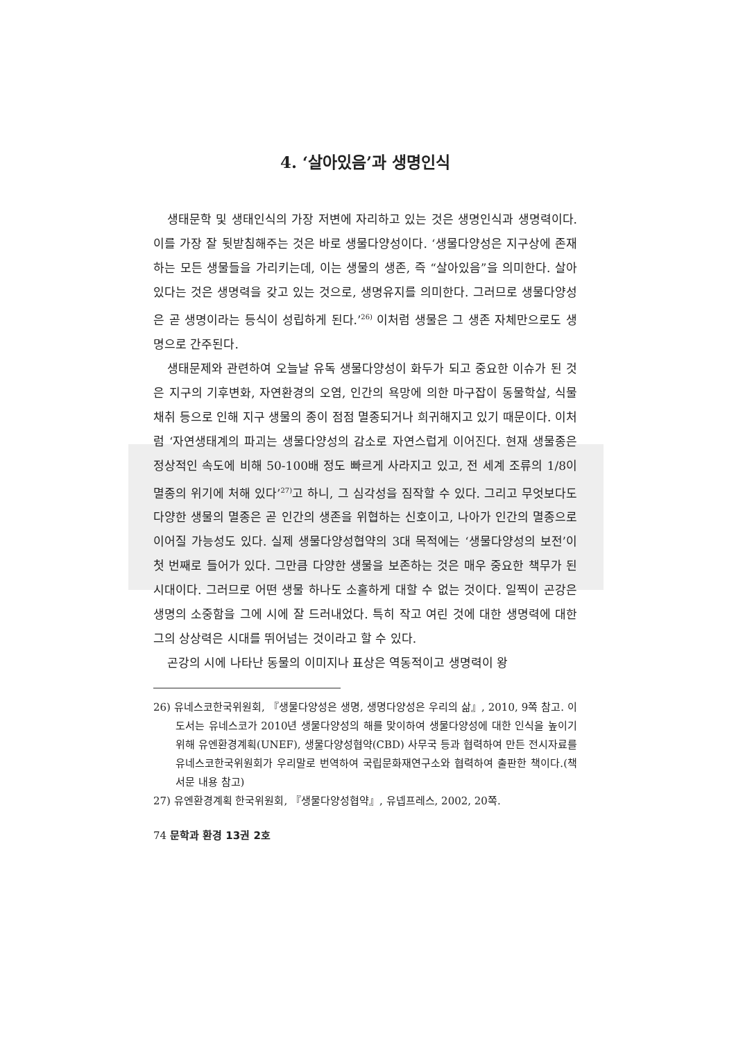4. ‘살아있음’과 생명인식
생태문학 및 생태인식의 가장 저변에 자리하고 있는 것은 생명인식과 생명력이다. 이를 가장 잘 뒷받침해주는 것은 바로 생물다양성이다. ‘생물다양성은 지구상에 존재하는 모든 생물들을 가리키는데, 이는 생물의 생존, 즉 “살아있음”을 의미한다. 살아있다는 것은 생명력을 갖고 있는 것으로, 생명유지를 의미한다. 그러므로 생물다양성은 곧 생명이라는 등식이 성립하게 된다.’<sup>26)</sup> 이처럼 생물은 그 생존 자체만으로도 생명으로 간주된다.
생태문제와 관련하여 오늘날 유독 생물다양성이 화두가 되고 중요한 이슈가 된 것은 지구의 기후변화, 자연환경의 오염, 인간의 욕망에 의한 마구잡이 동물학살, 식물 채취 등으로 인해 지구 생물의 종이 점점 멸종되거나 희귀해지고 있기 때문이다. 이처럼 ‘자연생태계의 파괴는 생물다양성의 감소로 자연스럽게 이어진다. 현재 생물종은 정상적인 속도에 비해 50-100배 정도 빠르게 사라지고 있고, 전 세계 조류의 1/8이 멸종의 위기에 처해 있다’<sup>27)</sup>고 하니, 그 심각성을 짐작할 수 있다. 그리고 무엇보다도 다양한 생물의 멸종은 곧 인간의 생존을 위협하는 신호이고, 나아가 인간의 멸종으로 이어질 가능성도 있다. 실제 생물다양성협약의 3대 목적에는 ‘생물다양성의 보전’이 첫 번째로 들어가 있다. 그만큼 다양한 생물을 보존하는 것은 매우 중요한 책무가 된 시대이다. 그러므로 어떤 생물 하나도 소홀하게 대할 수 없는 것이다. 일찍이 곤강은 생명의 소중함을 그에 시에 잘 드러내었다. 특히 작고 여린 것에 대한 생명력에 대한 그의 상상력은 시대를 뛰어넘는 것이라고 할 수 있다.
곤강의 시에 나타난 동물의 이미지나 표상은 역동적이고 생명력이 왕
26) 유네스코한국위원회, 『생물다양성은 생명, 생명다양성은 우리의 삶』, 2010, 9쪽 참고. 이 도서는 유네스코가 2010년 생물다양성의 해를 맞이하여 생물다양성에 대한 인식을 높이기 위해 유엔환경계획(UNEF), 생물다양성협약(CBD) 사무국 등과 협력하여 만든 전시자료를 유네스코한국위원회가 우리말로 번역하여 국립문화재연구소와 협력하여 출판한 책이다.(책 서문 내용 참고)
27) 유엔환경계획 한국위원회, 『생물다양성협약』, 유넵프레스, 2002, 20쪽.
74 문학과 환경 13권 2호